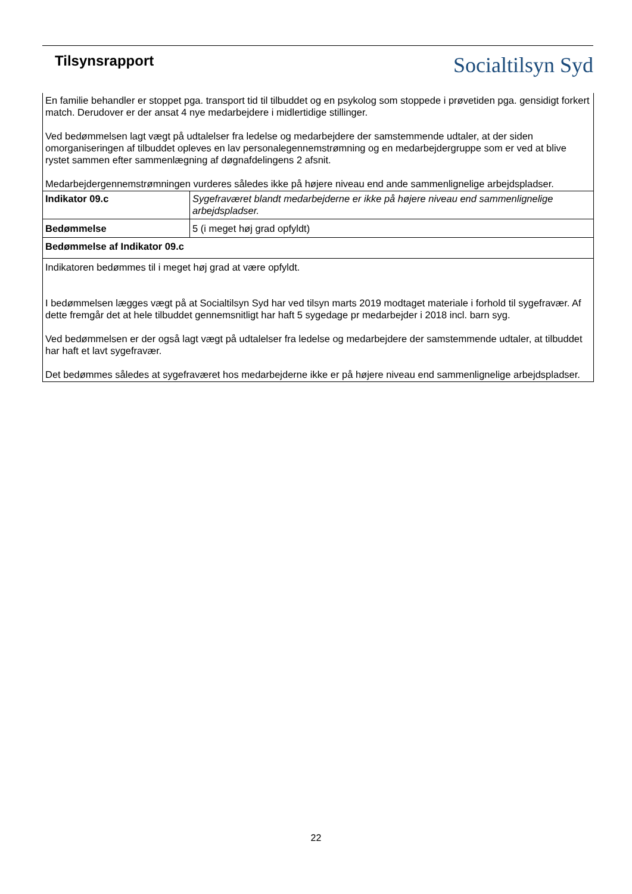Tilsynsrapport
Socialtilsyn Syd
| En familie behandler er stoppet pga. transport tid til tilbuddet og en psykolog som stoppede i prøvetiden pga. gensidigt forkert match. Derudover er der ansat 4 nye medarbejdere i midlertidige stillinger. Ved bedømmelsen lagt vægt på udtalelser fra ledelse og medarbejdere der samstemmende udtaler, at der siden omorganiseringen af tilbuddet opleves en lav personalegennemstrømning og en medarbejdergruppe som er ved at blive rystet sammen efter sammenlægning af døgnafdelingens 2 afsnit. Medarbejdergennemstrømningen vurderes således ikke på højere niveau end ande sammenlignelige arbejdspladser. | |
| Indikator 09.c | Sygefraværet blandt medarbejderne er ikke på højere niveau end sammenlignelige arbejdspladser. |
| Bedømmelse | 5 (i meget høj grad opfyldt) |
| Bedømmelse af Indikator 09.c | |
| Indikatoren bedømmes til i meget høj grad at være opfyldt. I bedømmelsen lægges vægt på at Socialtilsyn Syd har ved tilsyn marts 2019 modtaget materiale i forhold til sygefravær. Af dette fremgår det at hele tilbuddet gennemsnitligt har haft 5 sygedage pr medarbejder i 2018 incl. barn syg. Ved bedømmelsen er der også lagt vægt på udtalelser fra ledelse og medarbejdere der samstemmende udtaler, at tilbuddet har haft et lavt sygefravær. Det bedømmes således at sygefraværet hos medarbejderne ikke er på højere niveau end sammenlignelige arbejdspladser. | |
22